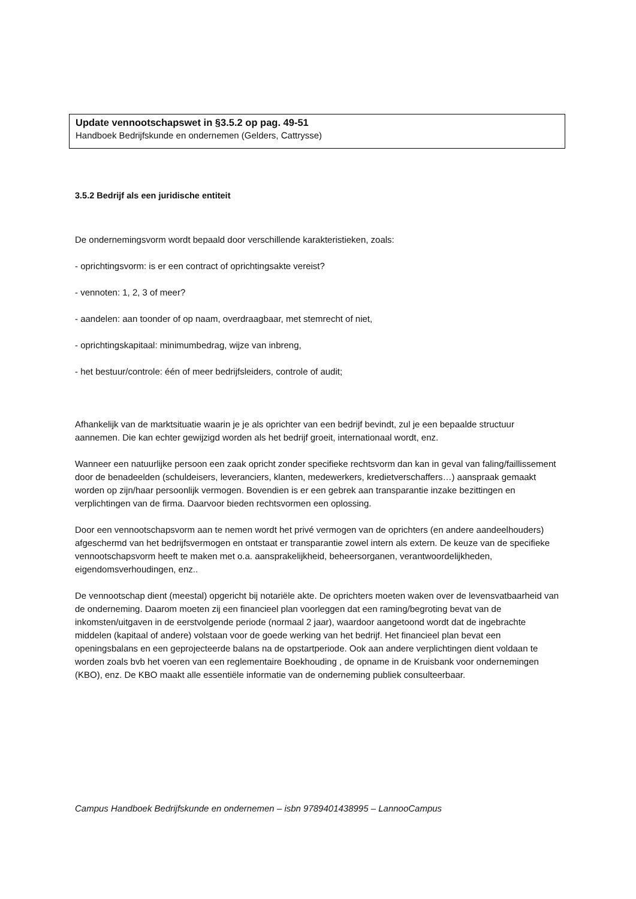Update vennootschapswet in §3.5.2 op pag. 49-51
Handboek Bedrijfskunde en ondernemen (Gelders, Cattrysse)
3.5.2 Bedrijf als een juridische entiteit
De ondernemingsvorm wordt bepaald door verschillende karakteristieken, zoals:
- oprichtingsvorm: is er een contract of oprichtingsakte vereist?
- vennoten: 1, 2, 3 of meer?
- aandelen: aan toonder of op naam, overdraagbaar, met stemrecht of niet,
- oprichtingskapitaal: minimumbedrag, wijze van inbreng,
- het bestuur/controle: één of meer bedrijfsleiders, controle of audit;
Afhankelijk van de marktsituatie waarin je je als oprichter van een bedrijf bevindt, zul je een bepaalde structuur aannemen. Die kan echter gewijzigd worden als het bedrijf groeit, internationaal wordt, enz.
Wanneer een natuurlijke persoon een zaak opricht zonder specifieke rechtsvorm dan kan in geval van faling/faillissement door de benadeelden (schuldeisers, leveranciers, klanten, medewerkers, kredietverschaffers…) aanspraak gemaakt worden op zijn/haar persoonlijk vermogen. Bovendien is er een gebrek aan transparantie inzake bezittingen en verplichtingen van de firma. Daarvoor bieden rechtsvormen een oplossing.
Door een vennootschapsvorm aan te nemen wordt het privé vermogen van de oprichters (en andere aandeelhouders) afgeschermd van het bedrijfsvermogen en ontstaat er transparantie zowel intern als extern. De keuze van de specifieke vennootschapsvorm heeft te maken met o.a. aansprakelijkheid, beheersorganen, verantwoordelijkheden, eigendomsverhoudingen, enz..
De vennootschap dient (meestal) opgericht bij notariële akte. De oprichters moeten waken over de levensvatbaarheid van de onderneming. Daarom moeten zij een financieel plan voorleggen dat een raming/begroting bevat van de inkomsten/uitgaven in de eerstvolgende periode (normaal 2 jaar), waardoor aangetoond wordt dat de ingebrachte middelen (kapitaal of andere) volstaan voor de goede werking van het bedrijf. Het financieel plan bevat een openingsbalans en een geprojecteerde balans na de opstartperiode. Ook aan andere verplichtingen dient voldaan te worden zoals bvb het voeren van een reglementaire Boekhouding , de opname in de Kruisbank voor ondernemingen (KBO), enz. De KBO maakt alle essentiële informatie van de onderneming publiek consulteerbaar.
Campus Handboek Bedrijfskunde en ondernemen – isbn 9789401438995 – LannooCampus